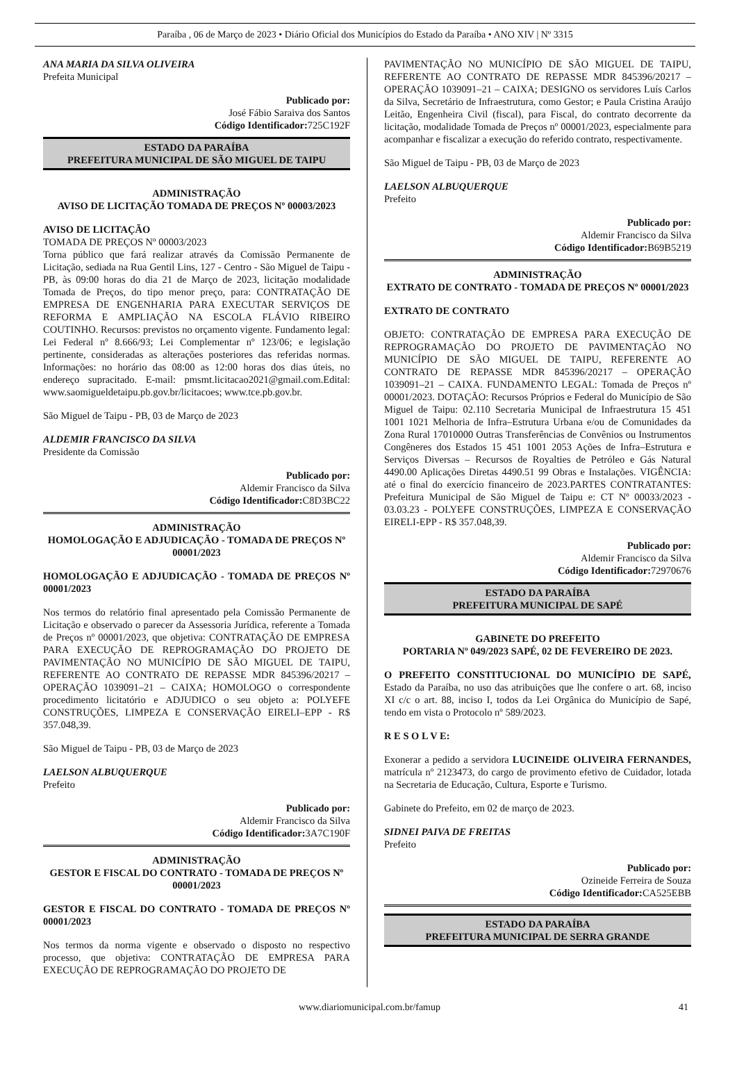Paraíba , 06 de Março de 2023 • Diário Oficial dos Municípios do Estado da Paraíba • ANO XIV | Nº 3315
ANA MARIA DA SILVA OLIVEIRA
Prefeita Municipal
Publicado por:
José Fábio Saraiva dos Santos
Código Identificador: 725C192F
ESTADO DA PARAÍBA
PREFEITURA MUNICIPAL DE SÃO MIGUEL DE TAIPU
ADMINISTRAÇÃO
AVISO DE LICITAÇÃO TOMADA DE PREÇOS Nº 00003/2023
AVISO DE LICITAÇÃO
TOMADA DE PREÇOS Nº 00003/2023
Torna público que fará realizar através da Comissão Permanente de Licitação, sediada na Rua Gentil Lins, 127 - Centro - São Miguel de Taipu - PB, às 09:00 horas do dia 21 de Março de 2023, licitação modalidade Tomada de Preços, do tipo menor preço, para: CONTRATAÇÃO DE EMPRESA DE ENGENHARIA PARA EXECUTAR SERVIÇOS DE REFORMA E AMPLIAÇÃO NA ESCOLA FLÁVIO RIBEIRO COUTINHO. Recursos: previstos no orçamento vigente. Fundamento legal: Lei Federal nº 8.666/93; Lei Complementar nº 123/06; e legislação pertinente, consideradas as alterações posteriores das referidas normas. Informações: no horário das 08:00 as 12:00 horas dos dias úteis, no endereço supracitado. E-mail: pmsmt.licitacao2021@gmail.com.Edital: www.saomigueldetaipu.pb.gov.br/licitacoes; www.tce.pb.gov.br.
São Miguel de Taipu - PB, 03 de Março de 2023
ALDEMIR FRANCISCO DA SILVA
Presidente da Comissão
Publicado por:
Aldemir Francisco da Silva
Código Identificador: C8D3BC22
ADMINISTRAÇÃO
HOMOLOGAÇÃO E ADJUDICAÇÃO - TOMADA DE PREÇOS Nº 00001/2023
HOMOLOGAÇÃO E ADJUDICAÇÃO - TOMADA DE PREÇOS Nº 00001/2023
Nos termos do relatório final apresentado pela Comissão Permanente de Licitação e observado o parecer da Assessoria Jurídica, referente a Tomada de Preços nº 00001/2023, que objetiva: CONTRATAÇÃO DE EMPRESA PARA EXECUÇÃO DE REPROGRAMAÇÃO DO PROJETO DE PAVIMENTAÇÃO NO MUNICÍPIO DE SÃO MIGUEL DE TAIPU, REFERENTE AO CONTRATO DE REPASSE MDR 845396/20217 – OPERAÇÃO 1039091–21 – CAIXA; HOMOLOGO o correspondente procedimento licitatório e ADJUDICO o seu objeto a: POLYEFE CONSTRUÇÕES, LIMPEZA E CONSERVAÇÃO EIRELI–EPP - R$ 357.048,39.
São Miguel de Taipu - PB, 03 de Março de 2023
LAELSON ALBUQUERQUE
Prefeito
Publicado por:
Aldemir Francisco da Silva
Código Identificador: 3A7C190F
ADMINISTRAÇÃO
GESTOR E FISCAL DO CONTRATO - TOMADA DE PREÇOS Nº 00001/2023
GESTOR E FISCAL DO CONTRATO - TOMADA DE PREÇOS Nº 00001/2023
Nos termos da norma vigente e observado o disposto no respectivo processo, que objetiva: CONTRATAÇÃO DE EMPRESA PARA EXECUÇÃO DE REPROGRAMAÇÃO DO PROJETO DE
PAVIMENTAÇÃO NO MUNICÍPIO DE SÃO MIGUEL DE TAIPU, REFERENTE AO CONTRATO DE REPASSE MDR 845396/20217 – OPERAÇÃO 1039091–21 – CAIXA; DESIGNO os servidores Luís Carlos da Silva, Secretário de Infraestrutura, como Gestor; e Paula Cristina Araújo Leitão, Engenheira Civil (fiscal), para Fiscal, do contrato decorrente da licitação, modalidade Tomada de Preços nº 00001/2023, especialmente para acompanhar e fiscalizar a execução do referido contrato, respectivamente.
São Miguel de Taipu - PB, 03 de Março de 2023
LAELSON ALBUQUERQUE
Prefeito
Publicado por:
Aldemir Francisco da Silva
Código Identificador: B69B5219
ADMINISTRAÇÃO
EXTRATO DE CONTRATO - TOMADA DE PREÇOS Nº 00001/2023
EXTRATO DE CONTRATO
OBJETO: CONTRATAÇÃO DE EMPRESA PARA EXECUÇÃO DE REPROGRAMAÇÃO DO PROJETO DE PAVIMENTAÇÃO NO MUNICÍPIO DE SÃO MIGUEL DE TAIPU, REFERENTE AO CONTRATO DE REPASSE MDR 845396/20217 – OPERAÇÃO 1039091–21 – CAIXA. FUNDAMENTO LEGAL: Tomada de Preços nº 00001/2023. DOTAÇÃO: Recursos Próprios e Federal do Município de São Miguel de Taipu: 02.110 Secretaria Municipal de Infraestrutura 15 451 1001 1021 Melhoria de Infra–Estrutura Urbana e/ou de Comunidades da Zona Rural 17010000 Outras Transferências de Convênios ou Instrumentos Congêneres dos Estados 15 451 1001 2053 Ações de Infra–Estrutura e Serviços Diversas – Recursos de Royalties de Petróleo e Gás Natural 4490.00 Aplicações Diretas 4490.51 99 Obras e Instalações. VIGÊNCIA: até o final do exercício financeiro de 2023.PARTES CONTRATANTES: Prefeitura Municipal de São Miguel de Taipu e: CT Nº 00033/2023 - 03.03.23 - POLYEFE CONSTRUÇÕES, LIMPEZA E CONSERVAÇÃO EIRELI-EPP - R$ 357.048,39.
Publicado por:
Aldemir Francisco da Silva
Código Identificador: 72970676
ESTADO DA PARAÍBA
PREFEITURA MUNICIPAL DE SAPÉ
GABINETE DO PREFEITO
PORTARIA Nº 049/2023 SAPÉ, 02 DE FEVEREIRO DE 2023.
O PREFEITO CONSTITUCIONAL DO MUNICÍPIO DE SAPÉ, Estado da Paraíba, no uso das atribuições que lhe confere o art. 68, inciso XI c/c o art. 88, inciso I, todos da Lei Orgânica do Município de Sapé, tendo em vista o Protocolo nº 589/2023.
R E S O L V E:
Exonerar a pedido a servidora LUCINEIDE OLIVEIRA FERNANDES, matrícula nº 2123473, do cargo de provimento efetivo de Cuidador, lotada na Secretaria de Educação, Cultura, Esporte e Turismo.
Gabinete do Prefeito, em 02 de março de 2023.
SIDNEI PAIVA DE FREITAS
Prefeito
Publicado por:
Ozineide Ferreira de Souza
Código Identificador: CA525EBB
ESTADO DA PARAÍBA
PREFEITURA MUNICIPAL DE SERRA GRANDE
www.diariomunicipal.com.br/famup 41